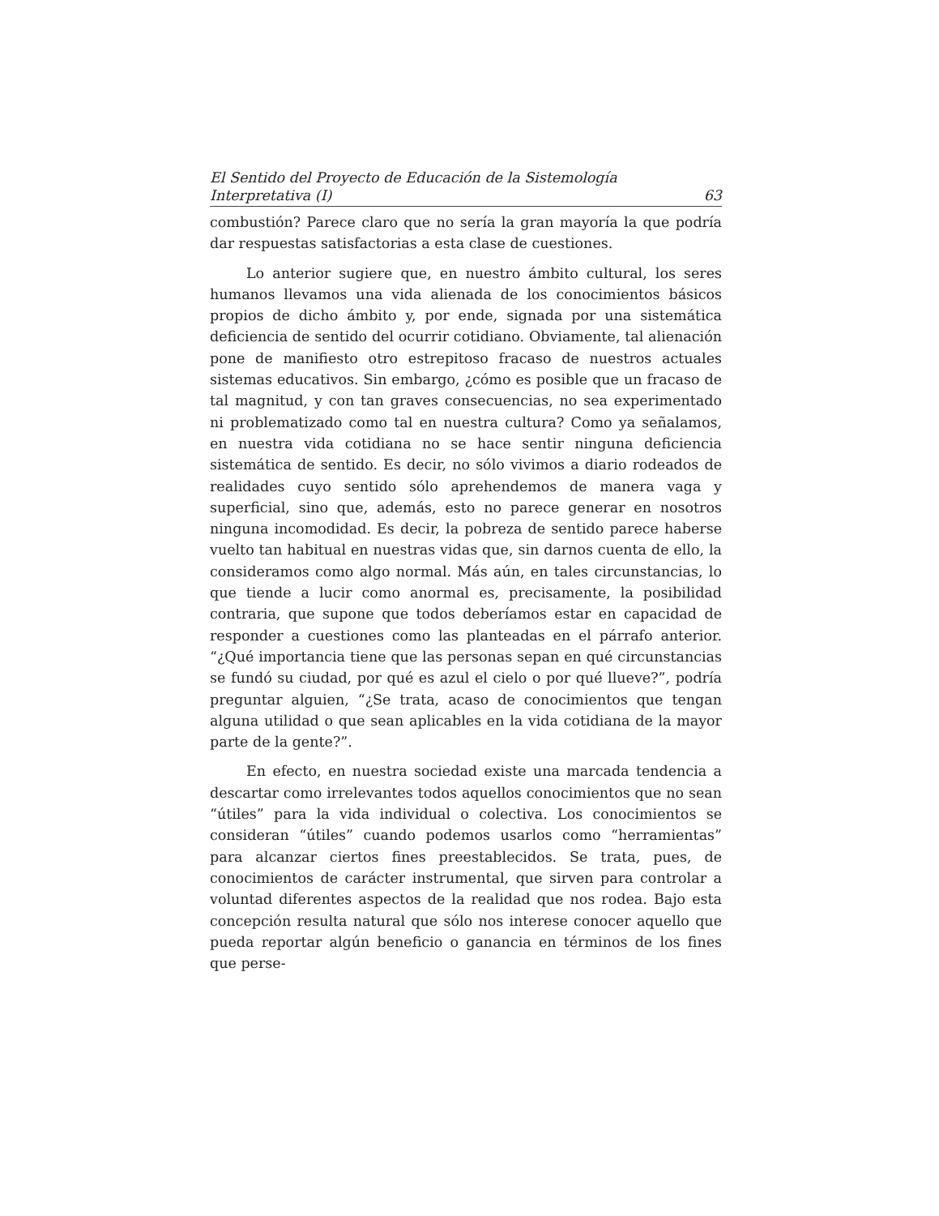El Sentido del Proyecto de Educación de la Sistemología
Interpretativa (I) 63
combustión? Parece claro que no sería la gran mayoría la que podría dar respuestas satisfactorias a esta clase de cuestiones.
Lo anterior sugiere que, en nuestro ámbito cultural, los seres humanos llevamos una vida alienada de los conocimientos básicos propios de dicho ámbito y, por ende, signada por una sistemática deficiencia de sentido del ocurrir cotidiano. Obviamente, tal alienación pone de manifiesto otro estrepitoso fracaso de nuestros actuales sistemas educativos. Sin embargo, ¿cómo es posible que un fracaso de tal magnitud, y con tan graves consecuencias, no sea experimentado ni problematizado como tal en nuestra cultura? Como ya señalamos, en nuestra vida cotidiana no se hace sentir ninguna deficiencia sistemática de sentido. Es decir, no sólo vivimos a diario rodeados de realidades cuyo sentido sólo aprehendemos de manera vaga y superficial, sino que, además, esto no parece generar en nosotros ninguna incomodidad. Es decir, la pobreza de sentido parece haberse vuelto tan habitual en nuestras vidas que, sin darnos cuenta de ello, la consideramos como algo normal. Más aún, en tales circunstancias, lo que tiende a lucir como anormal es, precisamente, la posibilidad contraria, que supone que todos deberíamos estar en capacidad de responder a cuestiones como las planteadas en el párrafo anterior. “¿Qué importancia tiene que las personas sepan en qué circunstancias se fundó su ciudad, por qué es azul el cielo o por qué llueve?”, podría preguntar alguien, “¿Se trata, acaso de conocimientos que tengan alguna utilidad o que sean aplicables en la vida cotidiana de la mayor parte de la gente?”.
En efecto, en nuestra sociedad existe una marcada tendencia a descartar como irrelevantes todos aquellos conocimientos que no sean “útiles” para la vida individual o colectiva. Los conocimientos se consideran “útiles” cuando podemos usarlos como “herramientas” para alcanzar ciertos fines preestablecidos. Se trata, pues, de conocimientos de carácter instrumental, que sirven para controlar a voluntad diferentes aspectos de la realidad que nos rodea. Bajo esta concepción resulta natural que sólo nos interese conocer aquello que pueda reportar algún beneficio o ganancia en términos de los fines que perse-